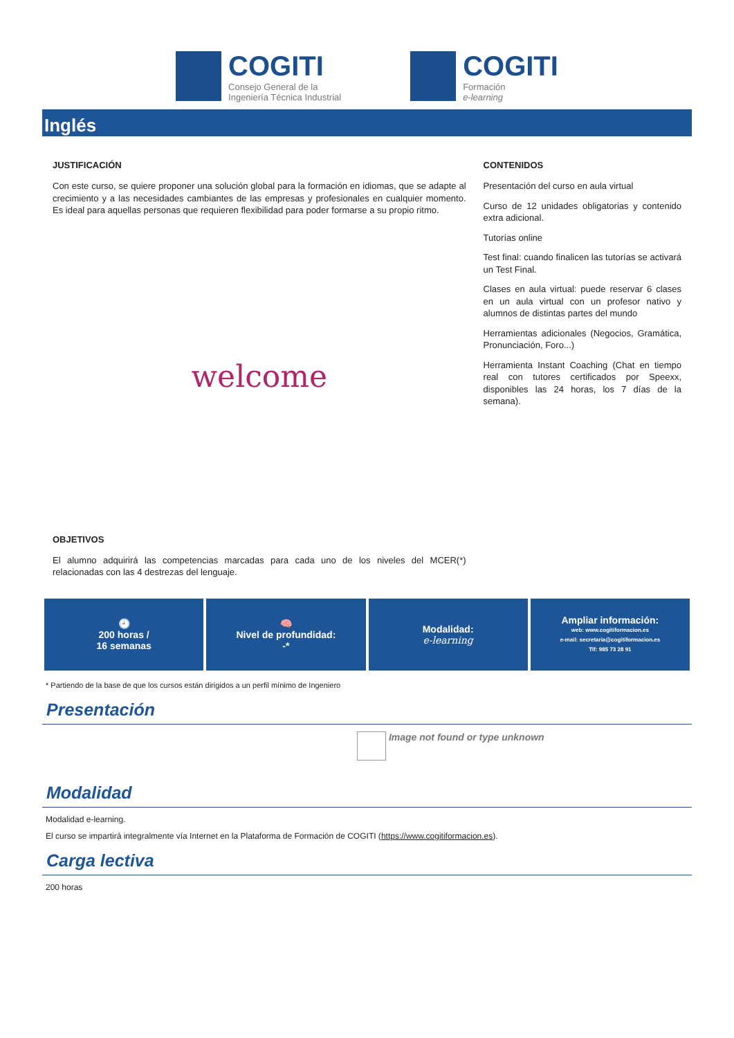COGITI
Consejo General de la
Ingeniería Técnica Industrial
COGITI
Formación
e-learning
Inglés
JUSTIFICACIÓN
Con este curso, se quiere proponer una solución global para la formación en idiomas, que se adapte al crecimiento y a las necesidades cambiantes de las empresas y profesionales en cualquier momento. Es ideal para aquellas personas que requieren flexibilidad para poder formarse a su propio ritmo.
welcome
OBJETIVOS
El alumno adquirirá las competencias marcadas para cada uno de los niveles del MCER(*) relacionadas con las 4 destrezas del lenguaje.
CONTENIDOS
Presentación del curso en aula virtual
Curso de 12 unidades obligatorias y contenido extra adicional.
Tutorías online
Test final: cuando finalicen las tutorías se activará un Test Final.
Clases en aula virtual: puede reservar 6 clases en un aula virtual con un profesor nativo y alumnos de distintas partes del mundo
Herramientas adicionales (Negocios, Gramática, Pronunciación, Foro...)
Herramienta Instant Coaching (Chat en tiempo real con tutores certificados por Speexx, disponibles las 24 horas, los 7 días de la semana).
🕘
200 horas /
16 semanas
🧠
Nivel de profundidad:
-*
Modalidad:
e-learning
Ampliar información:
web: www.cogitiformacion.es
e-mail: secretaria@cogitiformacion.es
Tlf: 985 73 28 91
* Partiendo de la base de que los cursos están dirigidos a un perfil mínimo de Ingeniero
Presentación
Image not found or type unknown
Modalidad
Modalidad e-learning.
El curso se impartirá integralmente vía Internet en la Plataforma de Formación de COGITI (https://www.cogitiformacion.es).
Carga lectiva
200 horas